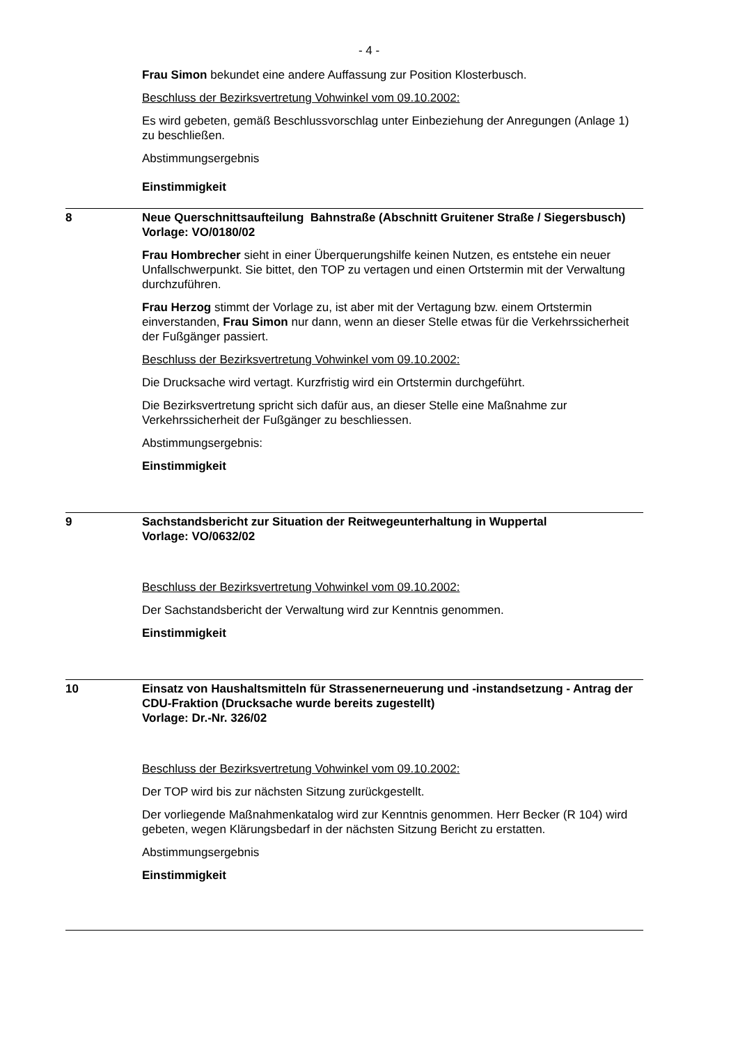- 4 -
Frau Simon bekundet eine andere Auffassung zur Position Klosterbusch.
Beschluss der Bezirksvertretung Vohwinkel vom 09.10.2002:
Es wird gebeten, gemäß Beschlussvorschlag unter Einbeziehung der Anregungen (Anlage 1) zu beschließen.
Abstimmungsergebnis
Einstimmigkeit
8 Neue Querschnittsaufteilung Bahnstraße (Abschnitt Gruitener Straße / Siegersbusch)
Vorlage: VO/0180/02
Frau Hombrecher sieht in einer Überquerungshilfe keinen Nutzen, es entstehe ein neuer Unfallschwerpunkt. Sie bittet, den TOP zu vertagen und einen Ortstermin mit der Verwaltung durchzuführen.
Frau Herzog stimmt der Vorlage zu, ist aber mit der Vertagung bzw. einem Ortstermin einverstanden, Frau Simon nur dann, wenn an dieser Stelle etwas für die Verkehrssicherheit der Fußgänger passiert.
Beschluss der Bezirksvertretung Vohwinkel vom 09.10.2002:
Die Drucksache wird vertagt. Kurzfristig wird ein Ortstermin durchgeführt.
Die Bezirksvertretung spricht sich dafür aus, an dieser Stelle eine Maßnahme zur Verkehrssicherheit der Fußgänger zu beschliessen.
Abstimmungsergebnis:
Einstimmigkeit
9 Sachstandsbericht zur Situation der Reitwegeunterhaltung in Wuppertal
Vorlage: VO/0632/02
Beschluss der Bezirksvertretung Vohwinkel vom 09.10.2002:
Der Sachstandsbericht der Verwaltung wird zur Kenntnis genommen.
Einstimmigkeit
10 Einsatz von Haushaltsmitteln für Strassenerneuerung und -instandsetzung - Antrag der CDU-Fraktion (Drucksache wurde bereits zugestellt)
Vorlage: Dr.-Nr. 326/02
Beschluss der Bezirksvertretung Vohwinkel vom 09.10.2002:
Der TOP wird bis zur nächsten Sitzung zurückgestellt.
Der vorliegende Maßnahmenkatalog wird zur Kenntnis genommen. Herr Becker (R 104) wird gebeten, wegen Klärungsbedarf in der nächsten Sitzung Bericht zu erstatten.
Abstimmungsergebnis
Einstimmigkeit